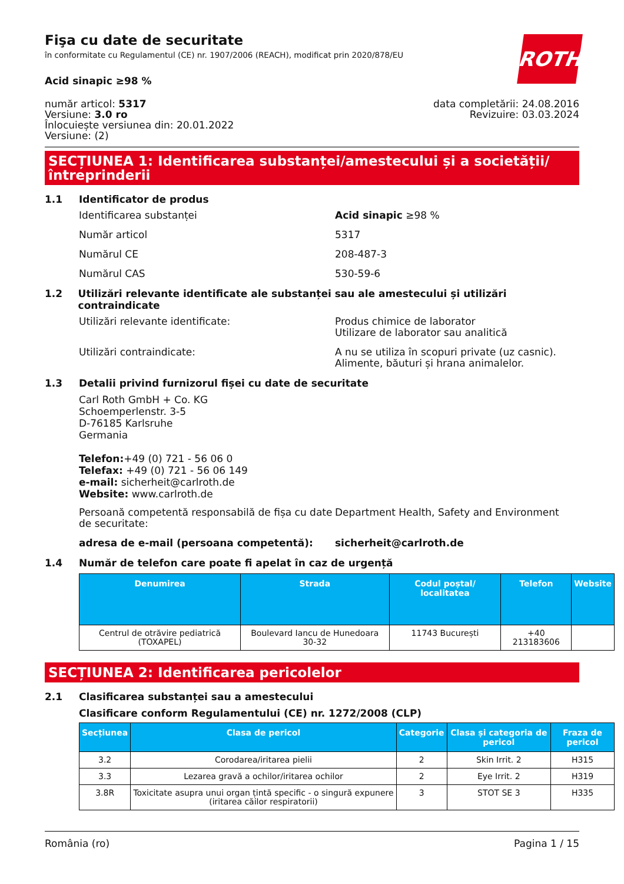ROTH
Fişa cu date de securitate
în conformitate cu Regulamentul (CE) nr. 1907/2006 (REACH), modificat prin 2020/878/EU
Acid sinapic ≥98 %
număr articol: 5317
Versiune: 3.0 ro
Înlocuiește versiunea din: 20.01.2022
Versiune: (2)
data completării: 24.08.2016
Revizuire: 03.03.2024
SECȚIUNEA 1: Identificarea substanței/amestecului și a societății/ întreprinderii
1.1 Identificator de produs
Identificarea substanței Acid sinapic ≥98 %
Număr articol 5317
Numărul CE 208-487-3
Numărul CAS 530-59-6
1.2 Utilizări relevante identificate ale substanței sau ale amestecului și utilizări contraindicate
Utilizări relevante identificate: Produs chimice de laborator
Utilizare de laborator sau analitică
Utilizări contraindicate: A nu se utiliza în scopuri private (uz casnic).
Alimente, băuturi și hrana animalelor.
1.3 Detalii privind furnizorul fișei cu date de securitate
Carl Roth GmbH + Co. KG
Schoemperlenstr. 3-5
D-76185 Karlsruhe
Germania
Telefon:+49 (0) 721 - 56 06 0
Telefax: +49 (0) 721 - 56 06 149
e-mail: sicherheit@carlroth.de
Website: www.carlroth.de
Persoană competentă responsabilă de fișa cu date de securitate: Department Health, Safety and Environment
adresa de e-mail (persoana competentă): sicherheit@carlroth.de
1.4 Număr de telefon care poate fi apelat în caz de urgență
| Denumirea | Strada | Codul poștal/ localitatea | Telefon | Website |
| --- | --- | --- | --- | --- |
| Centrul de otrăvire pediatrică (TOXAPEL) | Boulevard Iancu de Hunedoara 30-32 | 11743 București | +40 213183606 | |
SECȚIUNEA 2: Identificarea pericolelor
2.1 Clasificarea substanței sau a amestecului
Clasificare conform Regulamentului (CE) nr. 1272/2008 (CLP)
| Secțiunea | Clasa de pericol | Categorie | Clasa și categoria de pericol | Fraza de pericol |
| --- | --- | --- | --- | --- |
| 3.2 | Corodarea/iritarea pielii | 2 | Skin Irrit. 2 | H315 |
| 3.3 | Lezarea gravă a ochilor/iritarea ochilor | 2 | Eye Irrit. 2 | H319 |
| 3.8R | Toxicitate asupra unui organ țintă specific - o singură expunere (iritarea căilor respiratorii) | 3 | STOT SE 3 | H335 |
România (ro) Pagina 1 / 15